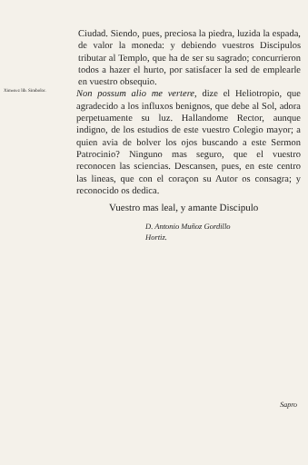Ciudad. Siendo, pues, preciosa la piedra, luzida la espada, de valor la moneda: y debiendo vuestros Discipulos tributar al Templo, que ha de ser su sagrado; concurrieron todos a hazer el hurto, por satisfacer la sed de emplearle en vuestro obsequio.
Ximenez lib. Simbolor.
Non possum alio me vertere, dize el Heliotropio, que agradecido a los influxos benignos, que debe al Sol, adora perpetuamente su luz. Hallandome Rector, aunque indigno, de los estudios de este vuestro Colegio mayor; a quien avia de bolver los ojos buscando a este Sermon Patrocinio? Ninguno mas seguro, que el vuestro reconocen las sciencias. Descansen, pues, en este centro las lineas, que con el coraçon su Autor os consagra; y reconocido os dedica.
Vuestro mas leal, y amante Discipulo
D. Antonio Muñoz Gordillo
Hortiz.
Sapro